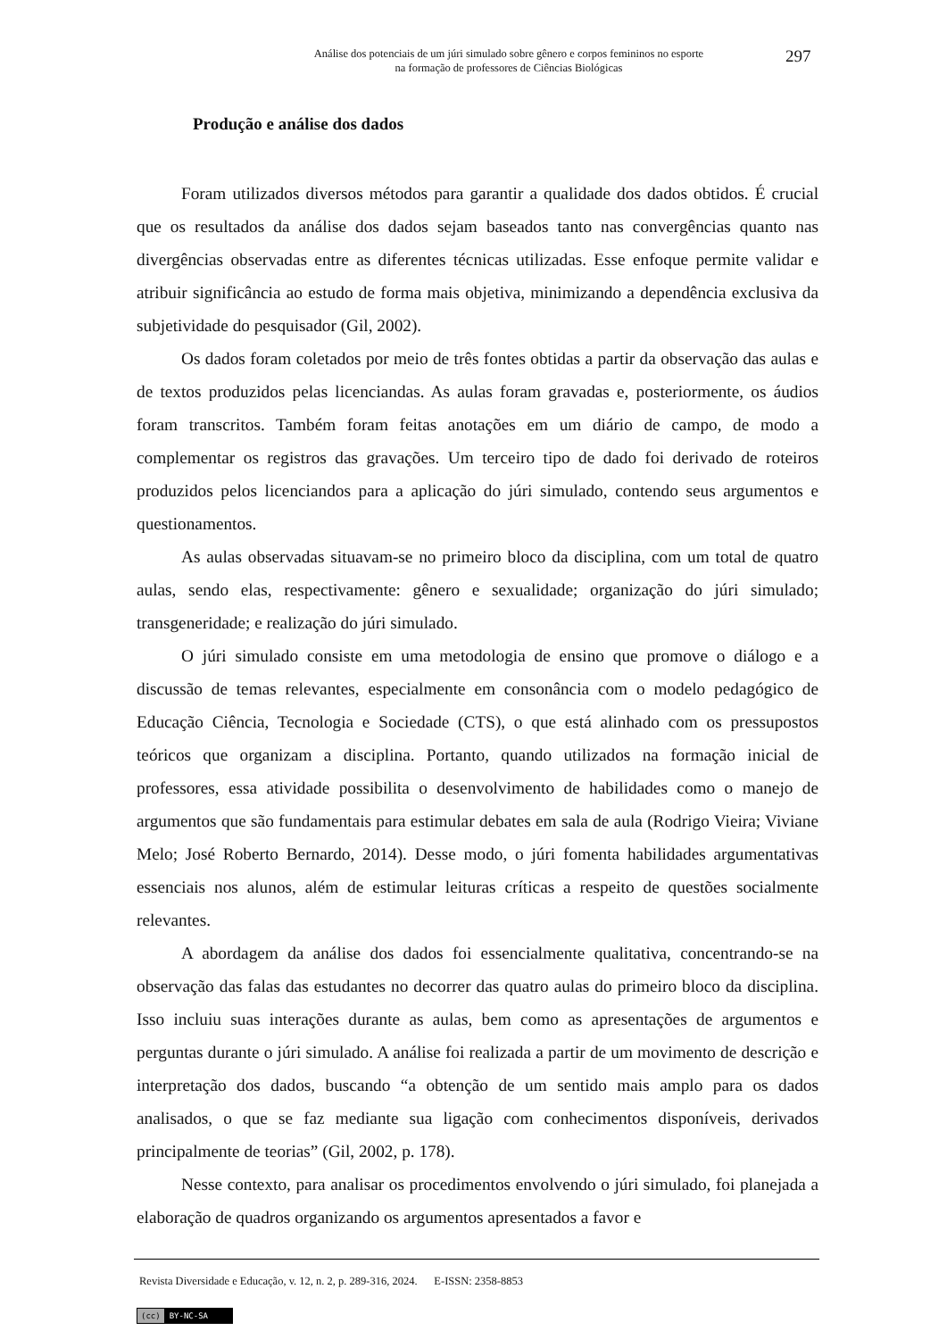Análise dos potenciais de um júri simulado sobre gênero e corpos femininos no esporte
na formação de professores de Ciências Biológicas
297
Produção e análise dos dados
Foram utilizados diversos métodos para garantir a qualidade dos dados obtidos. É crucial que os resultados da análise dos dados sejam baseados tanto nas convergências quanto nas divergências observadas entre as diferentes técnicas utilizadas. Esse enfoque permite validar e atribuir significância ao estudo de forma mais objetiva, minimizando a dependência exclusiva da subjetividade do pesquisador (Gil, 2002).
Os dados foram coletados por meio de três fontes obtidas a partir da observação das aulas e de textos produzidos pelas licenciandas. As aulas foram gravadas e, posteriormente, os áudios foram transcritos. Também foram feitas anotações em um diário de campo, de modo a complementar os registros das gravações. Um terceiro tipo de dado foi derivado de roteiros produzidos pelos licenciandos para a aplicação do júri simulado, contendo seus argumentos e questionamentos.
As aulas observadas situavam-se no primeiro bloco da disciplina, com um total de quatro aulas, sendo elas, respectivamente: gênero e sexualidade; organização do júri simulado; transgeneridade; e realização do júri simulado.
O júri simulado consiste em uma metodologia de ensino que promove o diálogo e a discussão de temas relevantes, especialmente em consonância com o modelo pedagógico de Educação Ciência, Tecnologia e Sociedade (CTS), o que está alinhado com os pressupostos teóricos que organizam a disciplina. Portanto, quando utilizados na formação inicial de professores, essa atividade possibilita o desenvolvimento de habilidades como o manejo de argumentos que são fundamentais para estimular debates em sala de aula (Rodrigo Vieira; Viviane Melo; José Roberto Bernardo, 2014). Desse modo, o júri fomenta habilidades argumentativas essenciais nos alunos, além de estimular leituras críticas a respeito de questões socialmente relevantes.
A abordagem da análise dos dados foi essencialmente qualitativa, concentrando-se na observação das falas das estudantes no decorrer das quatro aulas do primeiro bloco da disciplina. Isso incluiu suas interações durante as aulas, bem como as apresentações de argumentos e perguntas durante o júri simulado. A análise foi realizada a partir de um movimento de descrição e interpretação dos dados, buscando “a obtenção de um sentido mais amplo para os dados analisados, o que se faz mediante sua ligação com conhecimentos disponíveis, derivados principalmente de teorias” (Gil, 2002, p. 178).
Nesse contexto, para analisar os procedimentos envolvendo o júri simulado, foi planejada a elaboração de quadros organizando os argumentos apresentados a favor e
Revista Diversidade e Educação, v. 12, n. 2, p. 289-316, 2024. E-ISSN: 2358-8853
(cc) BY-NC-SA